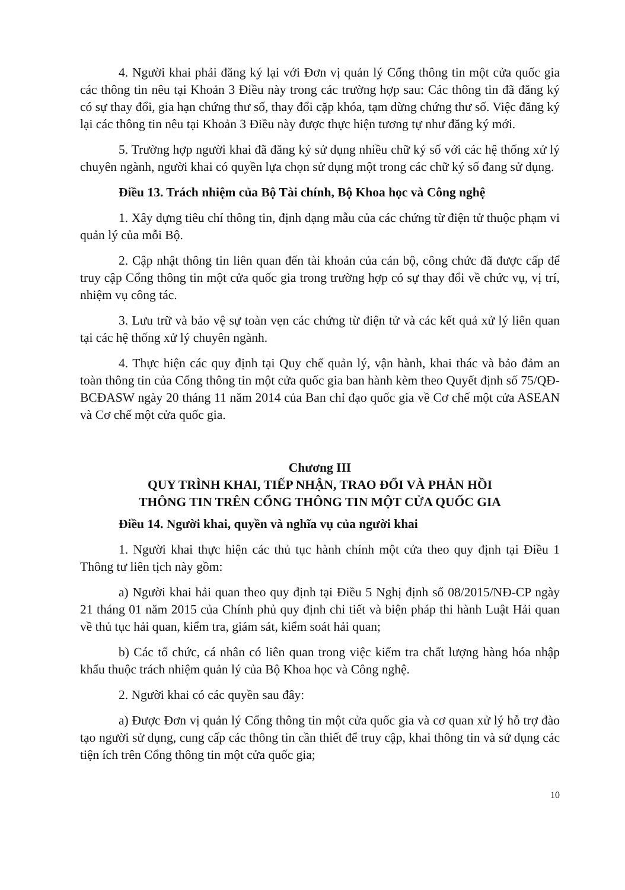4. Người khai phải đăng ký lại với Đơn vị quản lý Cổng thông tin một cửa quốc gia các thông tin nêu tại Khoản 3 Điều này trong các trường hợp sau: Các thông tin đã đăng ký có sự thay đổi, gia hạn chứng thư số, thay đổi cặp khóa, tạm dừng chứng thư số. Việc đăng ký lại các thông tin nêu tại Khoản 3 Điều này được thực hiện tương tự như đăng ký mới.
5. Trường hợp người khai đã đăng ký sử dụng nhiều chữ ký số với các hệ thống xử lý chuyên ngành, người khai có quyền lựa chọn sử dụng một trong các chữ ký số đang sử dụng.
Điều 13. Trách nhiệm của Bộ Tài chính, Bộ Khoa học và Công nghệ
1. Xây dựng tiêu chí thông tin, định dạng mẫu của các chứng từ điện tử thuộc phạm vi quản lý của mỗi Bộ.
2. Cập nhật thông tin liên quan đến tài khoản của cán bộ, công chức đã được cấp để truy cập Cổng thông tin một cửa quốc gia trong trường hợp có sự thay đổi về chức vụ, vị trí, nhiệm vụ công tác.
3. Lưu trữ và bảo vệ sự toàn vẹn các chứng từ điện tử và các kết quả xử lý liên quan tại các hệ thống xử lý chuyên ngành.
4. Thực hiện các quy định tại Quy chế quản lý, vận hành, khai thác và bảo đảm an toàn thông tin của Cổng thông tin một cửa quốc gia ban hành kèm theo Quyết định số 75/QĐ-BCĐASW ngày 20 tháng 11 năm 2014 của Ban chỉ đạo quốc gia về Cơ chế một cửa ASEAN và Cơ chế một cửa quốc gia.
Chương III
QUY TRÌNH KHAI, TIẾP NHẬN, TRAO ĐỔI VÀ PHẢN HỒI
THÔNG TIN TRÊN CỔNG THÔNG TIN MỘT CỬA QUỐC GIA
Điều 14. Người khai, quyền và nghĩa vụ của người khai
1. Người khai thực hiện các thủ tục hành chính một cửa theo quy định tại Điều 1 Thông tư liên tịch này gồm:
a) Người khai hải quan theo quy định tại Điều 5 Nghị định số 08/2015/NĐ-CP ngày 21 tháng 01 năm 2015 của Chính phủ quy định chi tiết và biện pháp thi hành Luật Hải quan về thủ tục hải quan, kiểm tra, giám sát, kiểm soát hải quan;
b) Các tổ chức, cá nhân có liên quan trong việc kiểm tra chất lượng hàng hóa nhập khẩu thuộc trách nhiệm quản lý của Bộ Khoa học và Công nghệ.
2. Người khai có các quyền sau đây:
a) Được Đơn vị quản lý Cổng thông tin một cửa quốc gia và cơ quan xử lý hỗ trợ đào tạo người sử dụng, cung cấp các thông tin cần thiết để truy cập, khai thông tin và sử dụng các tiện ích trên Cổng thông tin một cửa quốc gia;
10